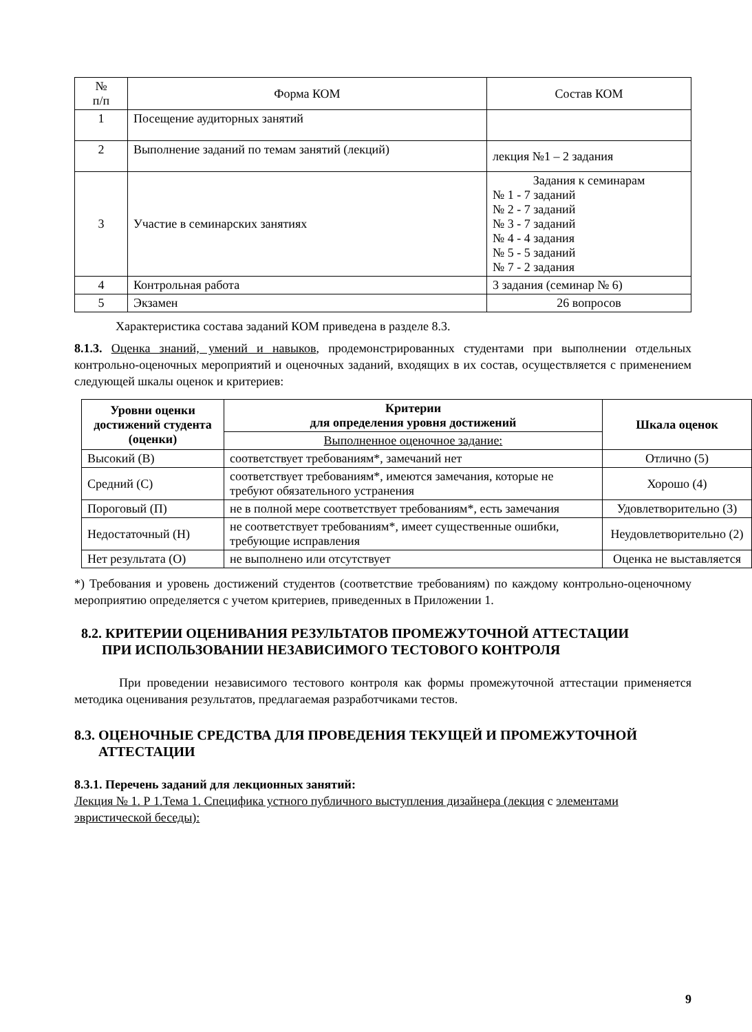| № п/п | Форма КОМ | Состав КОМ |
| --- | --- | --- |
| 1 | Посещение аудиторных занятий | |
| 2 | Выполнение заданий по темам занятий (лекций) | лекция №1 – 2 задания |
| 3 | Участие в семинарских занятиях | Задания к семинарам № 1 - 7 заданий № 2 - 7 заданий № 3 - 7 заданий № 4 - 4 задания № 5 - 5 заданий № 7 - 2 задания |
| 4 | Контрольная работа | 3 задания (семинар № 6) |
| 5 | Экзамен | 26 вопросов |
Характеристика состава заданий КОМ приведена в разделе 8.3.
8.1.3. Оценка знаний, умений и навыков, продемонстрированных студентами при выполнении отдельных контрольно-оценочных мероприятий и оценочных заданий, входящих в их состав, осуществляется с применением следующей шкалы оценок и критериев:
| Уровни оценки достижений студента (оценки) | Критерии для определения уровня достижений | Шкала оценок |
| --- | --- | --- |
| | Выполненное оценочное задание: | |
| Высокий (В) | соответствует требованиям*, замечаний нет | Отлично (5) |
| Средний (С) | соответствует требованиям*, имеются замечания, которые не требуют обязательного устранения | Хорошо (4) |
| Пороговый (П) | не в полной мере соответствует требованиям*, есть замечания | Удовлетворительно (3) |
| Недостаточный (Н) | не соответствует требованиям*, имеет существенные ошибки, требующие исправления | Неудовлетворительно (2) |
| Нет результата (О) | не выполнено или отсутствует | Оценка не выставляется |
*) Требования и уровень достижений студентов (соответствие требованиям) по каждому контрольно-оценочному мероприятию определяется с учетом критериев, приведенных в Приложении 1.
8.2. КРИТЕРИИ ОЦЕНИВАНИЯ РЕЗУЛЬТАТОВ ПРОМЕЖУТОЧНОЙ АТТЕСТАЦИИ
ПРИ ИСПОЛЬЗОВАНИИ НЕЗАВИСИМОГО ТЕСТОВОГО КОНТРОЛЯ
При проведении независимого тестового контроля как формы промежуточной аттестации применяется методика оценивания результатов, предлагаемая разработчиками тестов.
8.3. ОЦЕНОЧНЫЕ СРЕДСТВА ДЛЯ ПРОВЕДЕНИЯ ТЕКУЩЕЙ И ПРОМЕЖУТОЧНОЙ
АТТЕСТАЦИИ
8.3.1. Перечень заданий для лекционных занятий:
Лекция № 1. Р 1.Тема 1. Специфика устного публичного выступления дизайнера (лекция с элементами эвристической беседы):
9